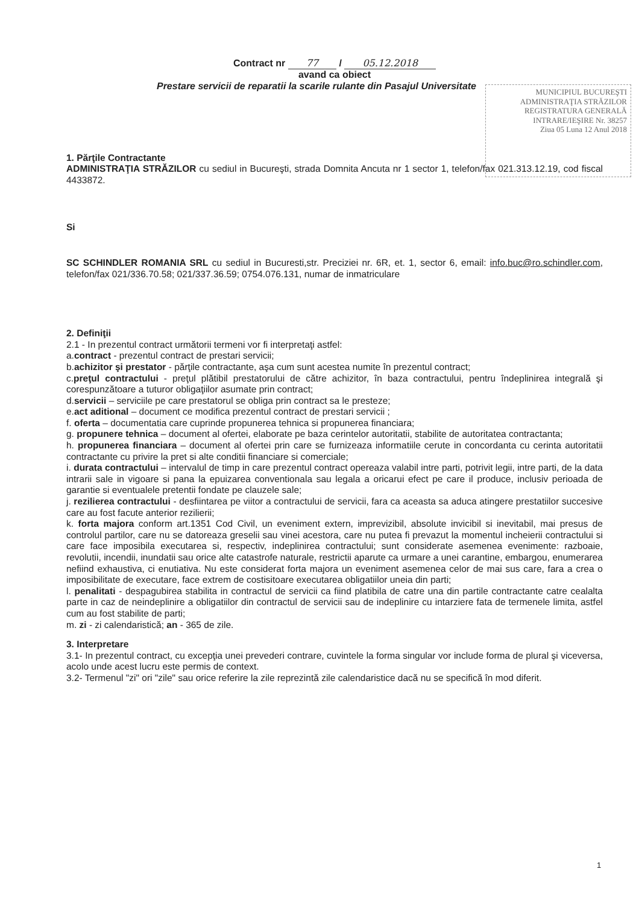Contract nr 77 / 05.12.2018
avand ca obiect
Prestare servicii de reparatii la scarile rulante din Pasajul Universitate
1. Părţile Contractante
ADMINISTRAŢIA STRĂZILOR cu sediul in Bucureşti, strada Domnita Ancuta nr 1 sector 1, telefon/fax 021.313.12.19, cod fiscal 4433872.
Si
SC SCHINDLER ROMANIA SRL cu sediul in Bucuresti,str. Preciziei nr. 6R, et. 1, sector 6, email: info.buc@ro.schindler.com, telefon/fax 021/336.70.58; 021/337.36.59; 0754.076.131, numar de inmatriculare
2. Definiţii
2.1 - In prezentul contract următorii termeni vor fi interpretaţi astfel:
a.contract - prezentul contract de prestari servicii;
b.achizitor şi prestator - părţile contractante, aşa cum sunt acestea numite în prezentul contract;
c.preţul contractului - preţul plătibil prestatorului de către achizitor, în baza contractului, pentru îndeplinirea integrală şi corespunzătoare a tuturor obligaţiilor asumate prin contract;
d.servicii – serviciile pe care prestatorul se obliga prin contract sa le presteze;
e.act aditional – document ce modifica prezentul contract de prestari servicii ;
f. oferta – documentatia care cuprinde propunerea tehnica si propunerea financiara;
g. propunere tehnica – document al ofertei, elaborate pe baza cerintelor autoritatii, stabilite de autoritatea contractanta;
h. propunerea financiara – document al ofertei prin care se furnizeaza informatiile cerute in concordanta cu cerinta autoritatii contractante cu privire la pret si alte conditii financiare si comerciale;
i. durata contractului – intervalul de timp in care prezentul contract opereaza valabil intre parti, potrivit legii, intre parti, de la data intrarii sale in vigoare si pana la epuizarea conventionala sau legala a oricarui efect pe care il produce, inclusiv perioada de garantie si eventualele pretentii fondate pe clauzele sale;
j. rezilierea contractului - desfiintarea pe viitor a contractului de servicii, fara ca aceasta sa aduca atingere prestatiilor succesive care au fost facute anterior rezilierii;
k. forta majora conform art.1351 Cod Civil, un eveniment extern, imprevizibil, absolute invicibil si inevitabil, mai presus de controlul partilor, care nu se datoreaza greselii sau vinei acestora, care nu putea fi prevazut la momentul incheierii contractului si care face imposibila executarea si, respectiv, indeplinirea contractului; sunt considerate asemenea evenimente: razboaie, revolutii, incendii, inundatii sau orice alte catastrofe naturale, restrictii aparute ca urmare a unei carantine, embargou, enumerarea nefiind exhaustiva, ci enutiativa. Nu este considerat forta majora un eveniment asemenea celor de mai sus care, fara a crea o imposibilitate de executare, face extrem de costisitoare executarea obligatiilor uneia din parti;
l. penalitati - despagubirea stabilita in contractul de servicii ca fiind platibila de catre una din partile contractante catre cealalta parte in caz de neindeplinire a obligatiilor din contractul de servicii sau de indeplinire cu intarziere fata de termenele limita, astfel cum au fost stabilite de parti;
m. zi - zi calendaristică; an - 365 de zile.
3. Interpretare
3.1- In prezentul contract, cu excepţia unei prevederi contrare, cuvintele la forma singular vor include forma de plural şi viceversa, acolo unde acest lucru este permis de context.
3.2- Termenul "zi" ori "zile" sau orice referire la zile reprezintă zile calendaristice dacă nu se specifică în mod diferit.
MUNICIPIUL BUCUREŞTI
ADMINISTRAŢIA STRĂZILOR
REGISTRATURA GENERALĂ
INTRARE/IEŞIRE Nr. 38257
Ziua 05 Luna 12 Anul 2018
1